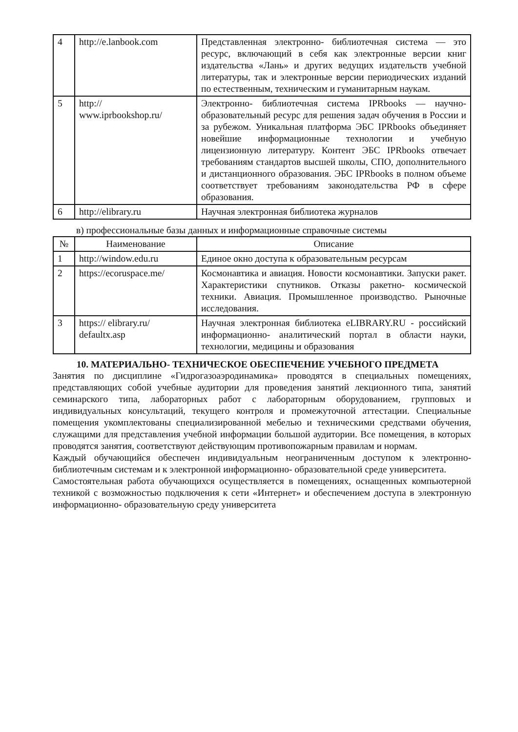| 4 | http://e.lanbook.com | Представленная электронно- библиотечная система — это ресурс, включающий в себя как электронные версии книг издательства «Лань» и других ведущих издательств учебной литературы, так и электронные версии периодических изданий по естественным, техническим и гуманитарным наукам. |
| 5 | http:// www.iprbookshop.ru/ | Электронно- библиотечная система IPRbooks — научно- образовательный ресурс для решения задач обучения в России и за рубежом. Уникальная платформа ЭБС IPRbooks объединяет новейшие информационные технологии и учебную лицензионную литературу. Контент ЭБС IPRbooks отвечает требованиям стандартов высшей школы, СПО, дополнительного и дистанционного образования. ЭБС IPRbooks в полном объеме соответствует требованиям законодательства РФ в сфере образования. |
| 6 | http://elibrary.ru | Научная электронная библиотека журналов |
в) профессиональные базы данных и информационные справочные системы
| № | Наименование | Описание |
| --- | --- | --- |
| 1 | http://window.edu.ru | Единое окно доступа к образовательным ресурсам |
| 2 | https://ecoruspace.me/ | Космонавтика и авиация. Новости космонавтики. Запуски ракет. Характеристики спутников. Отказы ракетно- космической техники. Авиация. Промышленное производство. Рыночные исследования. |
| 3 | https:// elibrary.ru/ defaultx.asp | Научная электронная библиотека eLIBRARY.RU - российский информационно- аналитический портал в области науки, технологии, медицины и образования |
10. МАТЕРИАЛЬНО- ТЕХНИЧЕСКОЕ ОБЕСПЕЧЕНИЕ УЧЕБНОГО ПРЕДМЕТА
Занятия по дисциплине «Гидрогазоаэродинамика» проводятся в специальных помещениях, представляющих собой учебные аудитории для проведения занятий лекционного типа, занятий семинарского типа, лабораторных работ с лабораторным оборудованием, групповых и индивидуальных консультаций, текущего контроля и промежуточной аттестации. Специальные помещения укомплектованы специализированной мебелью и техническими средствами обучения, служащими для представления учебной информации большой аудитории. Все помещения, в которых проводятся занятия, соответствуют действующим противопожарным правилам и нормам.
Каждый обучающийся обеспечен индивидуальным неограниченным доступом к электронно- библиотечным системам и к электронной информационно- образовательной среде университета.
Самостоятельная работа обучающихся осуществляется в помещениях, оснащенных компьютерной техникой с возможностью подключения к сети «Интернет» и обеспечением доступа в электронную информационно- образовательную среду университета